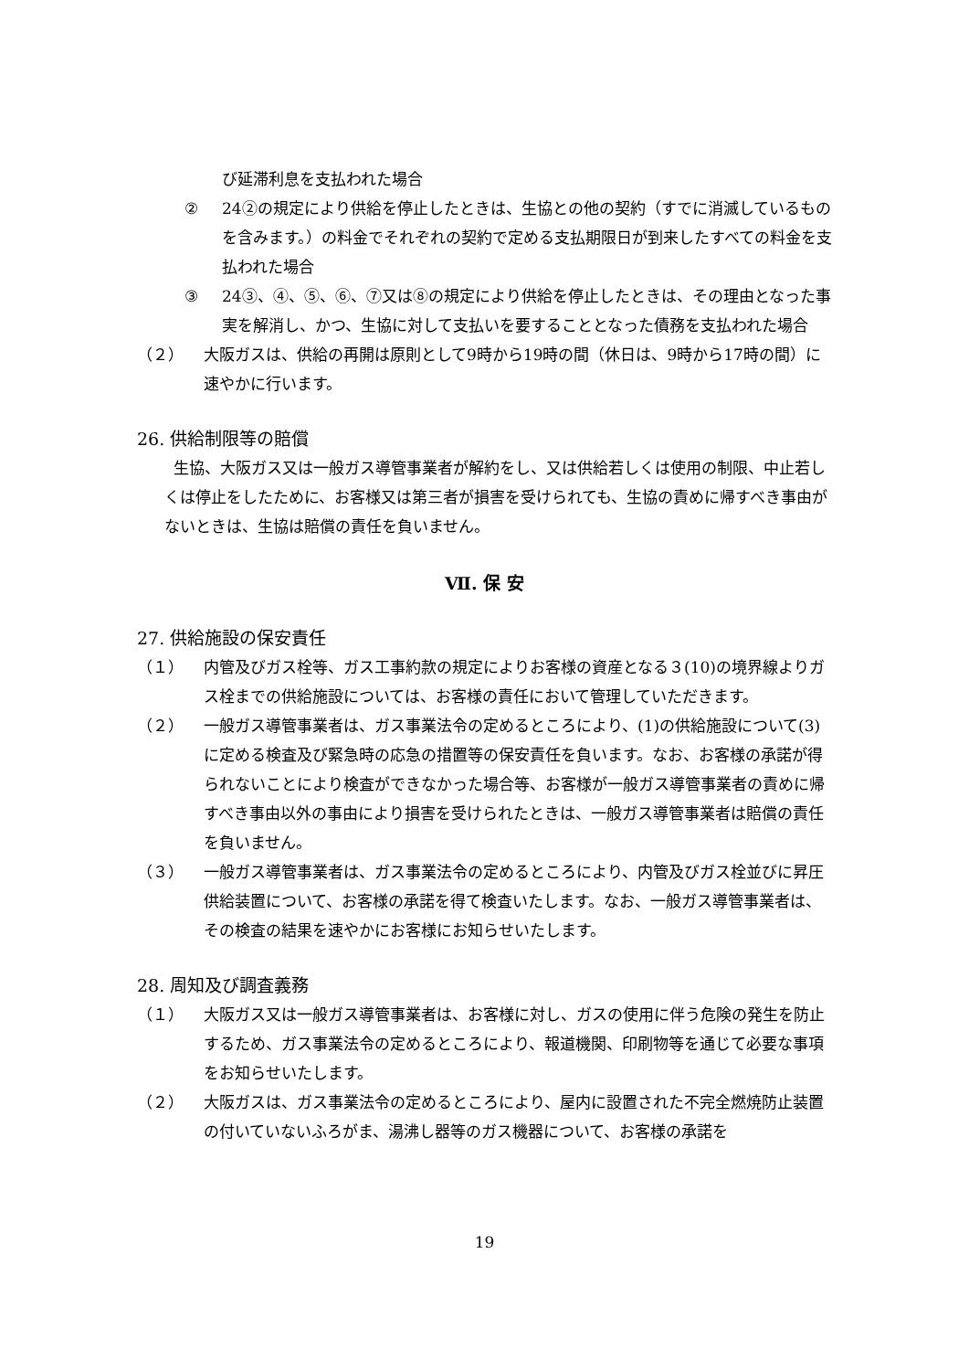び延滞利息を支払われた場合
② 24②の規定により供給を停止したときは、生協との他の契約（すでに消滅しているものを含みます。）の料金でそれぞれの契約で定める支払期限日が到来したすべての料金を支払われた場合
③ 24③、④、⑤、⑥、⑦又は⑧の規定により供給を停止したときは、その理由となった事実を解消し、かつ、生協に対して支払いを要することとなった債務を支払われた場合
（２） 大阪ガスは、供給の再開は原則として9時から19時の間（休日は、9時から17時の間）に速やかに行います。
26. 供給制限等の賠償
生協、大阪ガス又は一般ガス導管事業者が解約をし、又は供給若しくは使用の制限、中止若しくは停止をしたために、お客様又は第三者が損害を受けられても、生協の責めに帰すべき事由がないときは、生協は賠償の責任を負いません。
Ⅶ. 保 安
27. 供給施設の保安責任
（１） 内管及びガス栓等、ガス工事約款の規定によりお客様の資産となる３(10)の境界線よりガス栓までの供給施設については、お客様の責任において管理していただきます。
（２） 一般ガス導管事業者は、ガス事業法令の定めるところにより、(1)の供給施設について(3)に定める検査及び緊急時の応急の措置等の保安責任を負います。なお、お客様の承諾が得られないことにより検査ができなかった場合等、お客様が一般ガス導管事業者の責めに帰すべき事由以外の事由により損害を受けられたときは、一般ガス導管事業者は賠償の責任を負いません。
（３） 一般ガス導管事業者は、ガス事業法令の定めるところにより、内管及びガス栓並びに昇圧供給装置について、お客様の承諾を得て検査いたします。なお、一般ガス導管事業者は、その検査の結果を速やかにお客様にお知らせいたします。
28. 周知及び調査義務
（１） 大阪ガス又は一般ガス導管事業者は、お客様に対し、ガスの使用に伴う危険の発生を防止するため、ガス事業法令の定めるところにより、報道機関、印刷物等を通じて必要な事項をお知らせいたします。
（２） 大阪ガスは、ガス事業法令の定めるところにより、屋内に設置された不完全燃焼防止装置の付いていないふろがま、湯沸し器等のガス機器について、お客様の承諾を
19